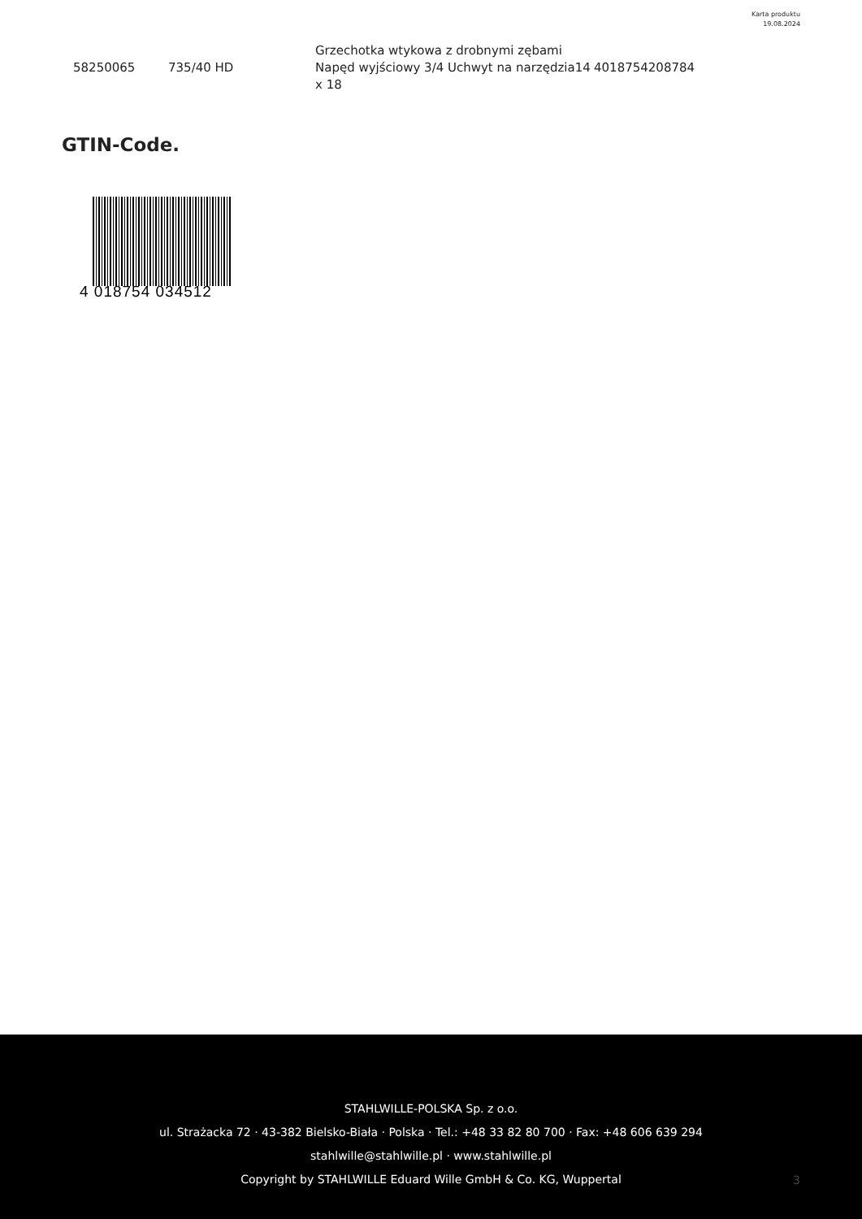Karta produktu
19.08.2024
| 58250065 | 735/40 HD | Grzechotka wtykowa z drobnymi zębami Napęd wyjściowy 3/4 Uchwyt na narzędzia14 x 18 | 4018754208784 |
GTIN-Code.
4 018754 034512
STAHLWILLE-POLSKA Sp. z o.o.
ul. Strażacka 72 · 43-382 Bielsko-Biała · Polska · Tel.: +48 33 82 80 700 · Fax: +48 606 639 294
stahlwille@stahlwille.pl · www.stahlwille.pl
Copyright by STAHLWILLE Eduard Wille GmbH & Co. KG, Wuppertal
3